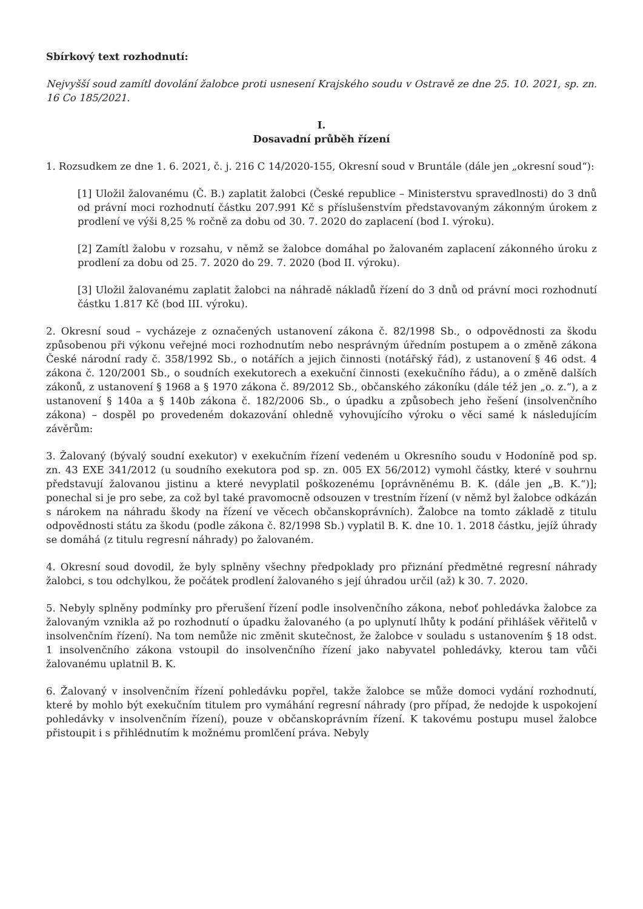Sbírkový text rozhodnutí:
Nejvyšší soud zamítl dovolání žalobce proti usnesení Krajského soudu v Ostravě ze dne 25. 10. 2021, sp. zn. 16 Co 185/2021.
I.
Dosavadní průběh řízení
1. Rozsudkem ze dne 1. 6. 2021, č. j. 216 C 14/2020-155, Okresní soud v Bruntále (dále jen „okresní soud“):
[1] Uložil žalovanému (Č. B.) zaplatit žalobci (České republice – Ministerstvu spravedlnosti) do 3 dnů od právní moci rozhodnutí částku 207.991 Kč s příslušenstvím představovaným zákonným úrokem z prodlení ve výši 8,25 % ročně za dobu od 30. 7. 2020 do zaplacení (bod I. výroku).
[2] Zamítl žalobu v rozsahu, v němž se žalobce domáhal po žalovaném zaplacení zákonného úroku z prodlení za dobu od 25. 7. 2020 do 29. 7. 2020 (bod II. výroku).
[3] Uložil žalovanému zaplatit žalobci na náhradě nákladů řízení do 3 dnů od právní moci rozhodnutí částku 1.817 Kč (bod III. výroku).
2. Okresní soud – vycházeje z označených ustanovení zákona č. 82/1998 Sb., o odpovědnosti za škodu způsobenou při výkonu veřejné moci rozhodnutím nebo nesprávným úředním postupem a o změně zákona České národní rady č. 358/1992 Sb., o notářích a jejich činnosti (notářský řád), z ustanovení § 46 odst. 4 zákona č. 120/2001 Sb., o soudních exekutorech a exekuční činnosti (exekučního řádu), a o změně dalších zákonů, z ustanovení § 1968 a § 1970 zákona č. 89/2012 Sb., občanského zákoníku (dále též jen „o. z.“), a z ustanovení § 140a a § 140b zákona č. 182/2006 Sb., o úpadku a způsobech jeho řešení (insolvenčního zákona) – dospěl po provedeném dokazování ohledně vyhovujícího výroku o věci samé k následujícím závěrům:
3. Žalovaný (bývalý soudní exekutor) v exekučním řízení vedeném u Okresního soudu v Hodoníně pod sp. zn. 43 EXE 341/2012 (u soudního exekutora pod sp. zn. 005 EX 56/2012) vymohl částky, které v souhrnu představují žalovanou jistinu a které nevyplatil poškozenému [oprávněnému B. K. (dále jen „B. K.“)]; ponechal si je pro sebe, za což byl také pravomocně odsouzen v trestním řízení (v němž byl žalobce odkázán s nárokem na náhradu škody na řízení ve věcech občanskoprávních). Žalobce na tomto základě z titulu odpovědnosti státu za škodu (podle zákona č. 82/1998 Sb.) vyplatil B. K. dne 10. 1. 2018 částku, jejíž úhrady se domáhá (z titulu regresní náhrady) po žalovaném.
4. Okresní soud dovodil, že byly splněny všechny předpoklady pro přiznání předmětné regresní náhrady žalobci, s tou odchylkou, že počátek prodlení žalovaného s její úhradou určil (až) k 30. 7. 2020.
5. Nebyly splněny podmínky pro přerušení řízení podle insolvenčního zákona, neboť pohledávka žalobce za žalovaným vznikla až po rozhodnutí o úpadku žalovaného (a po uplynutí lhůty k podání přihlášek věřitelů v insolvenčním řízení). Na tom nemůže nic změnit skutečnost, že žalobce v souladu s ustanovením § 18 odst. 1 insolvenčního zákona vstoupil do insolvenčního řízení jako nabyvatel pohledávky, kterou tam vůči žalovanému uplatnil B. K.
6. Žalovaný v insolvenčním řízení pohledávku popřel, takže žalobce se může domoci vydání rozhodnutí, které by mohlo být exekučním titulem pro vymáhání regresní náhrady (pro případ, že nedojde k uspokojení pohledávky v insolvenčním řízení), pouze v občanskoprávním řízení. K takovému postupu musel žalobce přistoupit i s přihlédnutím k možnému promlčení práva. Nebyly